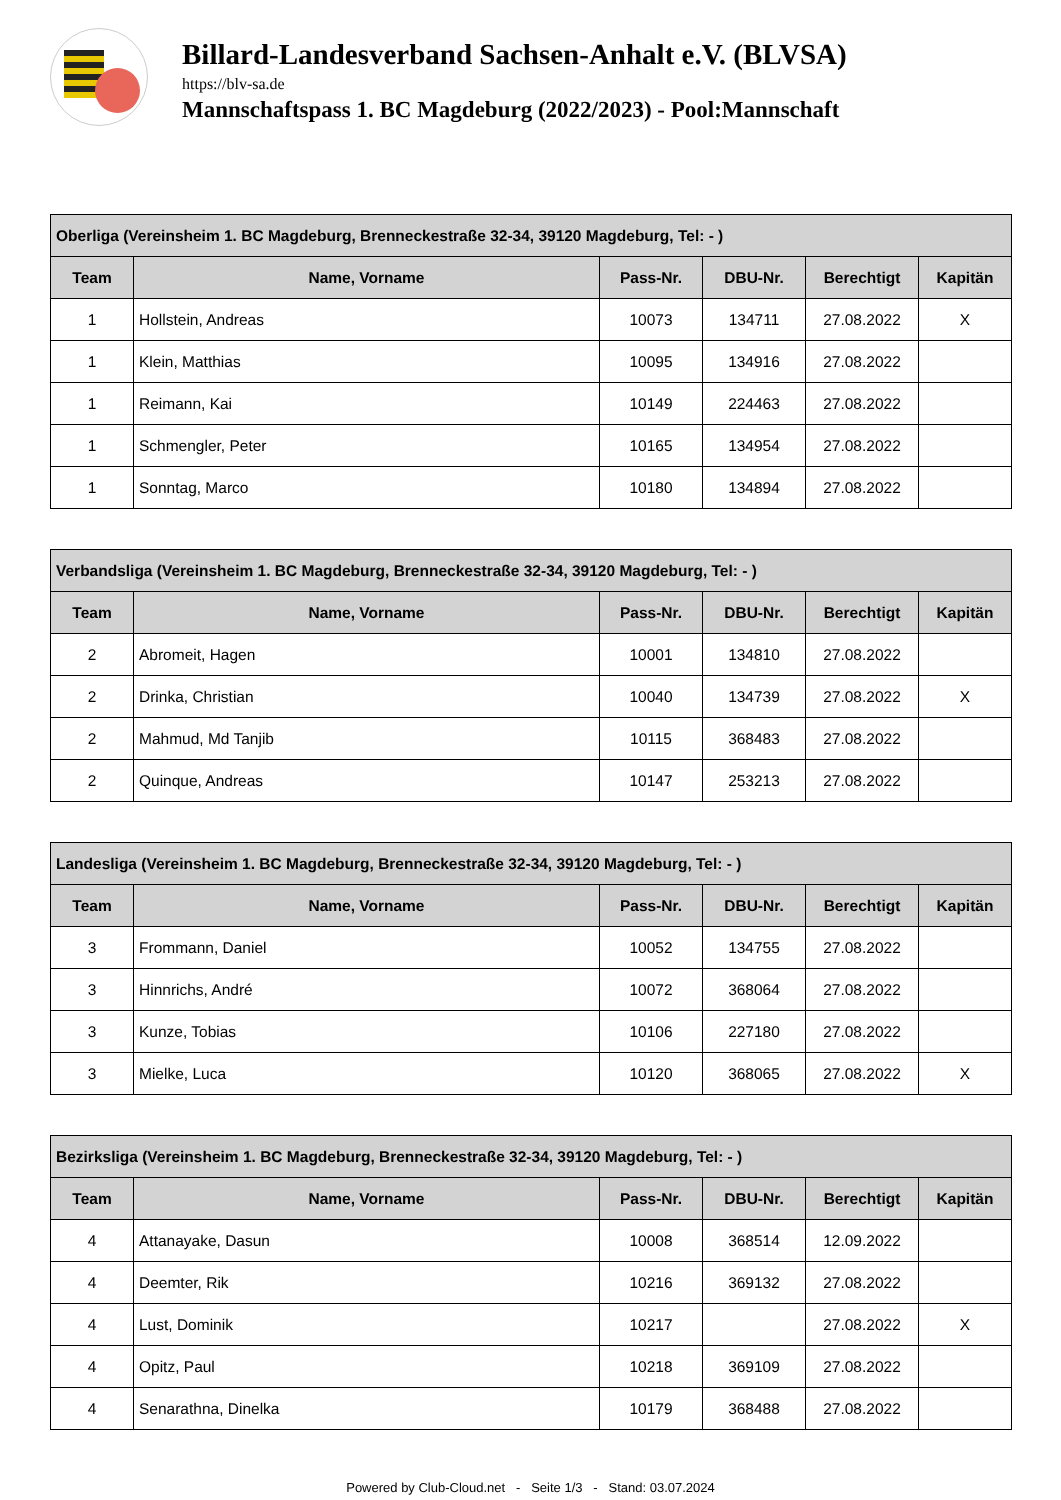Billard-Landesverband Sachsen-Anhalt e.V. (BLVSA)
https://blv-sa.de
Mannschaftspass 1. BC Magdeburg (2022/2023) - Pool:Mannschaft
| Oberliga (Vereinsheim 1. BC Magdeburg, Brenneckestraße 32-34, 39120 Magdeburg, Tel: - ) | | | | | |
| --- | --- | --- | --- | --- | --- |
| Team | Name, Vorname | Pass-Nr. | DBU-Nr. | Berechtigt | Kapitän |
| 1 | Hollstein, Andreas | 10073 | 134711 | 27.08.2022 | X |
| 1 | Klein, Matthias | 10095 | 134916 | 27.08.2022 | |
| 1 | Reimann, Kai | 10149 | 224463 | 27.08.2022 | |
| 1 | Schmengler, Peter | 10165 | 134954 | 27.08.2022 | |
| 1 | Sonntag, Marco | 10180 | 134894 | 27.08.2022 | |
| Verbandsliga (Vereinsheim 1. BC Magdeburg, Brenneckestraße 32-34, 39120 Magdeburg, Tel: - ) | | | | | |
| --- | --- | --- | --- | --- | --- |
| Team | Name, Vorname | Pass-Nr. | DBU-Nr. | Berechtigt | Kapitän |
| 2 | Abromeit, Hagen | 10001 | 134810 | 27.08.2022 | |
| 2 | Drinka, Christian | 10040 | 134739 | 27.08.2022 | X |
| 2 | Mahmud, Md Tanjib | 10115 | 368483 | 27.08.2022 | |
| 2 | Quinque, Andreas | 10147 | 253213 | 27.08.2022 | |
| Landesliga (Vereinsheim 1. BC Magdeburg, Brenneckestraße 32-34, 39120 Magdeburg, Tel: - ) | | | | | |
| --- | --- | --- | --- | --- | --- |
| Team | Name, Vorname | Pass-Nr. | DBU-Nr. | Berechtigt | Kapitän |
| 3 | Frommann, Daniel | 10052 | 134755 | 27.08.2022 | |
| 3 | Hinnrichs, André | 10072 | 368064 | 27.08.2022 | |
| 3 | Kunze, Tobias | 10106 | 227180 | 27.08.2022 | |
| 3 | Mielke, Luca | 10120 | 368065 | 27.08.2022 | X |
| Bezirksliga (Vereinsheim 1. BC Magdeburg, Brenneckestraße 32-34, 39120 Magdeburg, Tel: - ) | | | | | |
| --- | --- | --- | --- | --- | --- |
| Team | Name, Vorname | Pass-Nr. | DBU-Nr. | Berechtigt | Kapitän |
| 4 | Attanayake, Dasun | 10008 | 368514 | 12.09.2022 | |
| 4 | Deemter, Rik | 10216 | 369132 | 27.08.2022 | |
| 4 | Lust, Dominik | 10217 | | 27.08.2022 | X |
| 4 | Opitz, Paul | 10218 | 369109 | 27.08.2022 | |
| 4 | Senarathna, Dinelka | 10179 | 368488 | 27.08.2022 | |
Powered by Club-Cloud.net - Seite 1/3 - Stand: 03.07.2024